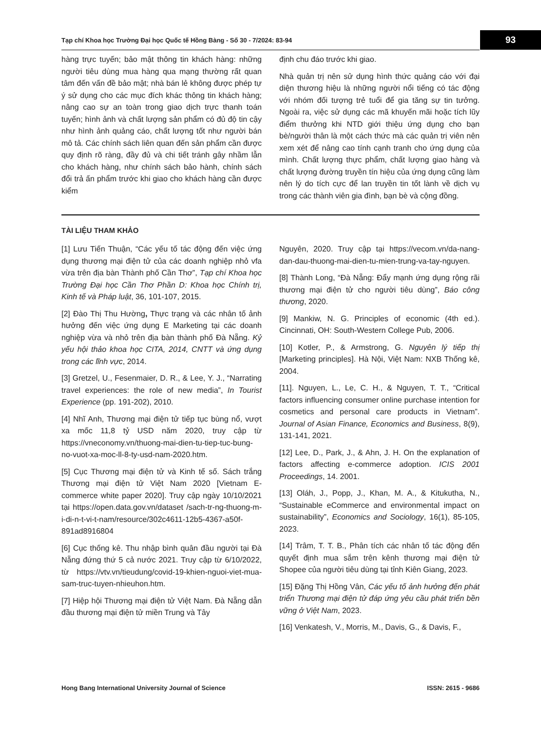Tạp chí Khoa học Trường Đại học Quốc tế Hồng Bàng - Số 30 - 7/2024: 83-94 93
hàng trực tuyến; bảo mật thông tin khách hàng: những người tiêu dùng mua hàng qua mạng thường rất quan tâm đến vấn đề bảo mật; nhà bán lẻ không được phép tự ý sử dụng cho các mục đích khác thông tin khách hàng; nâng cao sự an toàn trong giao dịch trực thanh toán tuyến; hình ảnh và chất lượng sản phẩm có đủ độ tin cậy như hình ảnh quảng cáo, chất lượng tốt như người bán mô tả. Các chính sách liên quan đến sản phẩm cần được quy định rõ ràng, đầy đủ và chi tiết tránh gây nhầm lẫn cho khách hàng, như chính sách bảo hành, chính sách đổi trả ấn phẩm trước khi giao cho khách hàng cần được kiểm
định chu đáo trước khi giao.
Nhà quản trị nên sử dụng hình thức quảng cáo với đại diện thương hiệu là những người nổi tiếng có tác động với nhóm đối tượng trẻ tuổi để gia tăng sự tin tưởng. Ngoài ra, việc sử dụng các mã khuyến mãi hoặc tích lũy điểm thưởng khi NTD giới thiệu ứng dụng cho bạn bè/người thân là một cách thức mà các quản trị viên nên xem xét để nâng cao tính cạnh tranh cho ứng dụng của mình. Chất lượng thực phẩm, chất lượng giao hàng và chất lượng đường truyền tín hiệu của ứng dụng cũng làm nên lý do tích cực để lan truyền tin tốt lành về dịch vụ trong các thành viên gia đình, bạn bè và cộng đồng.
TÀI LIỆU THAM KHẢO
[1] Lưu Tiến Thuận, “Các yếu tố tác động đến việc ứng dụng thương mại điện tử của các doanh nghiệp nhỏ vfa vừa trên địa bàn Thành phố Cần Thơ”, Tạp chí Khoa học Trường Đại học Cần Thơ Phần D: Khoa học Chính trị, Kinh tế và Pháp luật, 36, 101-107, 2015.
[2] Đào Thị Thu Hường, Thực trạng và các nhân tố ảnh hưởng đến việc ứng dụng E Marketing tại các doanh nghiệp vừa và nhỏ trên địa bàn thành phố Đà Nẵng. Kỷ yếu hội thảo khoa học CITA, 2014, CNTT và ứng dụng trong các lĩnh vực, 2014.
[3] Gretzel, U., Fesenmaier, D. R., & Lee, Y. J., “Narrating travel experiences: the role of new media”, In Tourist Experience (pp. 191-202), 2010.
[4] Nhĩ Anh, Thương mại điện tử tiếp tục bùng nổ, vượt xa mốc 11,8 tỷ USD năm 2020, truy cập từ https://vneconomy.vn/thuong-mai-dien-tu-tiep-tuc-bung-no-vuot-xa-moc-ll-8-ty-usd-nam-2020.htm.
[5] Cục Thương mại điện tử và Kinh tế số. Sách trắng Thương mại điện tử Việt Nam 2020 [Vietnam E-commerce white paper 2020]. Truy cập ngày 10/10/2021 tại https://open.data.gov.vn/dataset /sach-tr-ng-thuong-m-i-di-n-t-vi-t-nam/resource/302c4611-12b5-4367-a50f-891ad8916804
[6] Cục thống kê. Thu nhập bình quân đầu người tại Đà Nẵng đứng thứ 5 cả nước 2021. Truy cập từ 6/10/2022, từ https://vtv.vn/tieudung/covid-19-khien-nguoi-viet-mua-sam-truc-tuyen-nhieuhon.htm.
[7] Hiệp hội Thương mại điện tử Việt Nam. Đà Nẵng dẫn đầu thương mại điện tử miền Trung và Tây
Nguyên, 2020. Truy cập tại https://vecom.vn/da-nang-dan-dau-thuong-mai-dien-tu-mien-trung-va-tay-nguyen.
[8] Thành Long, “Đà Nẵng: Đẩy mạnh ứng dụng rộng rãi thương mại điện tử cho người tiêu dùng”, Báo công thương, 2020.
[9] Mankiw, N. G. Principles of economic (4th ed.). Cincinnati, OH: South-Western College Pub, 2006.
[10] Kotler, P., & Armstrong, G. Nguyên lý tiếp thị [Marketing principles]. Hà Nội, Việt Nam: NXB Thống kê, 2004.
[11]. Nguyen, L., Le, C. H., & Nguyen, T. T., “Critical factors influencing consumer online purchase intention for cosmetics and personal care products in Vietnam”. Journal of Asian Finance, Economics and Business, 8(9), 131-141, 2021.
[12] Lee, D., Park, J., & Ahn, J. H. On the explanation of factors affecting e-commerce adoption. ICIS 2001 Proceedings, 14. 2001.
[13] Oláh, J., Popp, J., Khan, M. A., & Kitukutha, N., “Sustainable eCommerce and environmental impact on sustainability”, Economics and Sociology, 16(1), 85-105, 2023.
[14] Trâm, T. T. B., Phân tích các nhân tố tác động đến quyết định mua sắm trên kênh thương mại điện tử Shopee của người tiêu dùng tại tỉnh Kiên Giang, 2023.
[15] Đặng Thị Hồng Vân, Các yếu tố ảnh hưởng đến phát triển Thương mại điện tử đáp ứng yêu cầu phát triển bền vững ở Việt Nam, 2023.
[16] Venkatesh, V., Morris, M., Davis, G., & Davis, F.,
Hong Bang International University Journal of Science ISSN: 2615 - 9686